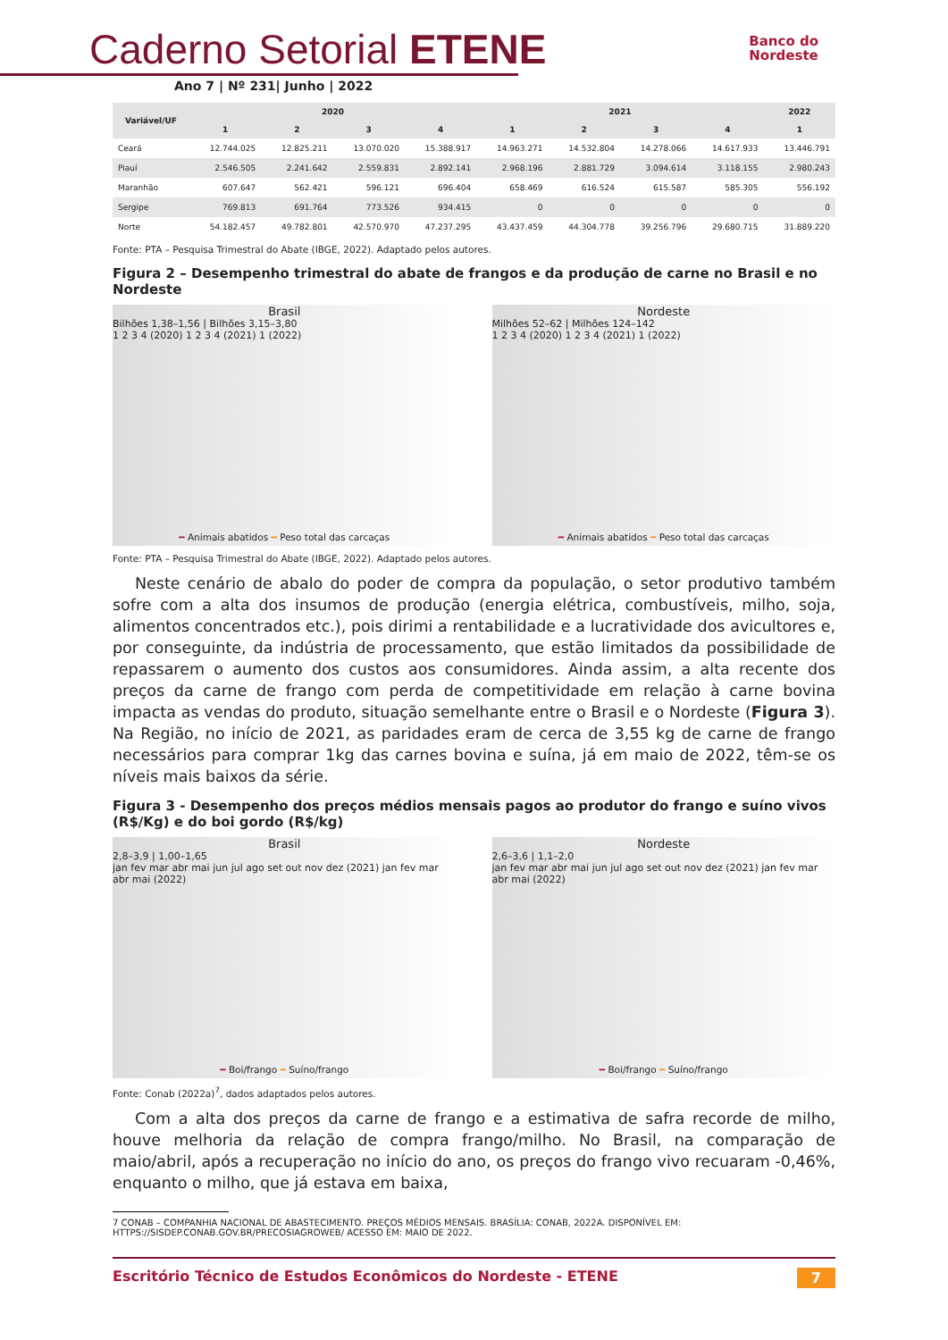Caderno Setorial ETENE
Ano 7 | Nº 231| Junho | 2022
Banco do
Nordeste
| Variável/UF | 2020 | | | | 2021 | | | | 2022 |
| --- | --- | --- | --- | --- | --- | --- | --- | --- | --- |
| | 1 | 2 | 3 | 4 | 1 | 2 | 3 | 4 | 1 |
| Ceará | 12.744.025 | 12.825.211 | 13.070.020 | 15.388.917 | 14.963.271 | 14.532.804 | 14.278.066 | 14.617.933 | 13.446.791 |
| Piauí | 2.546.505 | 2.241.642 | 2.559.831 | 2.892.141 | 2.968.196 | 2.881.729 | 3.094.614 | 3.118.155 | 2.980.243 |
| Maranhão | 607.647 | 562.421 | 596.121 | 696.404 | 658.469 | 616.524 | 615.587 | 585.305 | 556.192 |
| Sergipe | 769.813 | 691.764 | 773.526 | 934.415 | 0 | 0 | 0 | 0 | 0 |
| Norte | 54.182.457 | 49.782.801 | 42.570.970 | 47.237.295 | 43.437.459 | 44.304.778 | 39.256.796 | 29.680.715 | 31.889.220 |
Fonte: PTA – Pesquisa Trimestral do Abate (IBGE, 2022). Adaptado pelos autores.
Figura 2 – Desempenho trimestral do abate de frangos e da produção de carne no Brasil e no Nordeste
Brasil
Bilhões 1,38–1,56 | Bilhões 3,15–3,80
1 2 3 4 (2020) 1 2 3 4 (2021) 1 (2022)
━ Animais abatidos ━ Peso total das carcaças
Nordeste
Milhões 52–62 | Milhões 124–142
1 2 3 4 (2020) 1 2 3 4 (2021) 1 (2022)
━ Animais abatidos ━ Peso total das carcaças
Fonte: PTA – Pesquisa Trimestral do Abate (IBGE, 2022). Adaptado pelos autores.
Neste cenário de abalo do poder de compra da população, o setor produtivo também sofre com a alta dos insumos de produção (energia elétrica, combustíveis, milho, soja, alimentos concentrados etc.), pois dirimi a rentabilidade e a lucratividade dos avicultores e, por conseguinte, da indústria de processamento, que estão limitados da possibilidade de repassarem o aumento dos custos aos consumidores. Ainda assim, a alta recente dos preços da carne de frango com perda de competitividade em relação à carne bovina impacta as vendas do produto, situação semelhante entre o Brasil e o Nordeste (Figura 3). Na Região, no início de 2021, as paridades eram de cerca de 3,55 kg de carne de frango necessários para comprar 1kg das carnes bovina e suína, já em maio de 2022, têm-se os níveis mais baixos da série.
Figura 3 - Desempenho dos preços médios mensais pagos ao produtor do frango e suíno vivos (R$/Kg) e do boi gordo (R$/kg)
Brasil
2,8–3,9 | 1,00–1,65
jan fev mar abr mai jun jul ago set out nov dez (2021) jan fev mar abr mai (2022)
━ Boi/frango ━ Suíno/frango
Nordeste
2,6–3,6 | 1,1–2,0
jan fev mar abr mai jun jul ago set out nov dez (2021) jan fev mar abr mai (2022)
━ Boi/frango ━ Suíno/frango
Fonte: Conab (2022a)<sup>7</sup>, dados adaptados pelos autores.
Com a alta dos preços da carne de frango e a estimativa de safra recorde de milho, houve melhoria da relação de compra frango/milho. No Brasil, na comparação de maio/abril, após a recuperação no início do ano, os preços do frango vivo recuaram -0,46%, enquanto o milho, que já estava em baixa,
7 CONAB – COMPANHIA NACIONAL DE ABASTECIMENTO. PREÇOS MÉDIOS MENSAIS. BRASÍLIA: CONAB, 2022A. DISPONÍVEL EM: HTTPS://SISDEP.CONAB.GOV.BR/PRECOSIAGROWEB/ ACESSO EM: MAIO DE 2022.
Escritório Técnico de Estudos Econômicos do Nordeste - ETENE 7